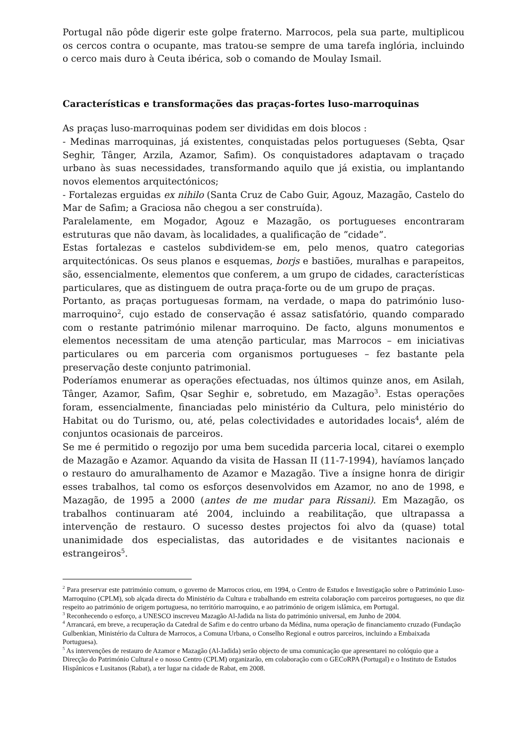Portugal não pôde digerir este golpe fraterno. Marrocos, pela sua parte, multiplicou os cercos contra o ocupante, mas tratou-se sempre de uma tarefa inglória, incluindo o cerco mais duro à Ceuta ibérica, sob o comando de Moulay Ismail.
Características e transformações das praças-fortes luso-marroquinas
As praças luso-marroquinas podem ser divididas em dois blocos :
- Medinas marroquinas, já existentes, conquistadas pelos portugueses (Sebta, Qsar Seghir, Tânger, Arzila, Azamor, Safim). Os conquistadores adaptavam o traçado urbano às suas necessidades, transformando aquilo que já existia, ou implantando novos elementos arquitectónicos;
- Fortalezas erguidas ex nihilo (Santa Cruz de Cabo Guir, Agouz, Mazagão, Castelo do Mar de Safim; a Graciosa não chegou a ser construída).
Paralelamente, em Mogador, Agouz e Mazagão, os portugueses encontraram estruturas que não davam, às localidades, a qualificação de ”cidade”.
Estas fortalezas e castelos subdividem-se em, pelo menos, quatro categorias arquitectónicas. Os seus planos e esquemas, borjs e bastiões, muralhas e parapeitos, são, essencialmente, elementos que conferem, a um grupo de cidades, características particulares, que as distinguem de outra praça-forte ou de um grupo de praças.
Portanto, as praças portuguesas formam, na verdade, o mapa do património luso-marroquino<sup>2</sup>, cujo estado de conservação é assaz satisfatório, quando comparado com o restante património milenar marroquino. De facto, alguns monumentos e elementos necessitam de uma atenção particular, mas Marrocos – em iniciativas particulares ou em parceria com organismos portugueses – fez bastante pela preservação deste conjunto patrimonial.
Poderíamos enumerar as operações efectuadas, nos últimos quinze anos, em Asilah, Tânger, Azamor, Safim, Qsar Seghir e, sobretudo, em Mazagão<sup>3</sup>. Estas operações foram, essencialmente, financiadas pelo ministério da Cultura, pelo ministério do Habitat ou do Turismo, ou, até, pelas colectividades e autoridades locais<sup>4</sup>, além de conjuntos ocasionais de parceiros.
Se me é permitido o regozijo por uma bem sucedida parceria local, citarei o exemplo de Mazagão e Azamor. Aquando da visita de Hassan II (11-7-1994), havíamos lançado o restauro do amuralhamento de Azamor e Mazagão. Tive a ínsigne honra de dirigir esses trabalhos, tal como os esforços desenvolvidos em Azamor, no ano de 1998, e Mazagão, de 1995 a 2000 (antes de me mudar para Rissani). Em Mazagão, os trabalhos continuaram até 2004, incluindo a reabilitação, que ultrapassa a intervenção de restauro. O sucesso destes projectos foi alvo da (quase) total unanimidade dos especialistas, das autoridades e de visitantes nacionais e estrangeiros<sup>5</sup>.
<sup>2</sup> Para preservar este património comum, o governo de Marrocos criou, em 1994, o Centro de Estudos e Investigação sobre o Património Luso-Marroquino (CPLM), sob alçada directa do Ministério da Cultura e trabalhando em estreita colaboração com parceiros portugueses, no que diz respeito ao património de origem portuguesa, no território marroquino, e ao património de origem islâmica, em Portugal.
<sup>3</sup> Reconhecendo o esforço, a UNESCO inscreveu Mazagão Al-Jadida na lista do património universal, em Junho de 2004.
<sup>4</sup> Arrancará, em breve, a recuperação da Catedral de Safim e do centro urbano da Médina, numa operação de financiamento cruzado (Fundação Gulbenkian, Ministério da Cultura de Marrocos, a Comuna Urbana, o Conselho Regional e outros parceiros, incluindo a Embaixada Portuguesa).
<sup>5</sup> As intervenções de restauro de Azamor e Mazagão (Al-Jadida) serão objecto de uma comunicação que apresentarei no colóquio que a Direcção do Património Cultural e o nosso Centro (CPLM) organizarão, em colaboração com o GECoRPA (Portugal) e o Instituto de Estudos Hispânicos e Lusitanos (Rabat), a ter lugar na cidade de Rabat, em 2008.